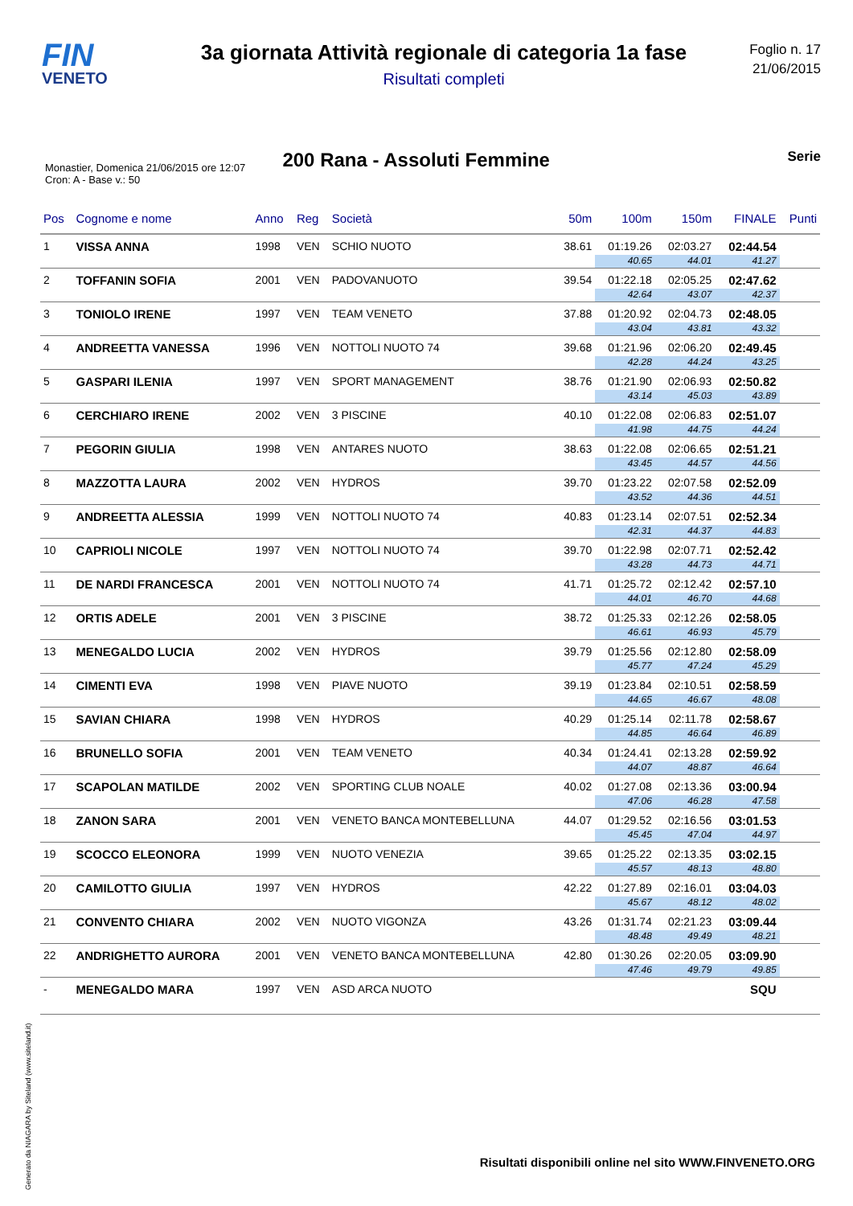FIN
VENETO
3a giornata Attività regionale di categoria 1a fase
Risultati completi
Foglio n. 17
21/06/2015
200 Rana - Assoluti Femmine
Serie
Monastier, Domenica 21/06/2015 ore 12:07
Cron: A - Base v.: 50
| Pos | Cognome e nome | Anno | Reg | Società | 50m | 100m | 150m | FINALE | Punti |
| --- | --- | --- | --- | --- | --- | --- | --- | --- | --- |
| 1 | VISSA ANNA | 1998 | VEN | SCHIO NUOTO | 38.61 | 01:19.26 | 02:03.27 | 02:44.54 | |
| | | | | | | 40.65 | 44.01 | 41.27 | |
| 2 | TOFFANIN SOFIA | 2001 | VEN | PADOVANUOTO | 39.54 | 01:22.18 | 02:05.25 | 02:47.62 | |
| | | | | | | 42.64 | 43.07 | 42.37 | |
| 3 | TONIOLO IRENE | 1997 | VEN | TEAM VENETO | 37.88 | 01:20.92 | 02:04.73 | 02:48.05 | |
| | | | | | | 43.04 | 43.81 | 43.32 | |
| 4 | ANDREETTA VANESSA | 1996 | VEN | NOTTOLI NUOTO 74 | 39.68 | 01:21.96 | 02:06.20 | 02:49.45 | |
| | | | | | | 42.28 | 44.24 | 43.25 | |
| 5 | GASPARI ILENIA | 1997 | VEN | SPORT MANAGEMENT | 38.76 | 01:21.90 | 02:06.93 | 02:50.82 | |
| | | | | | | 43.14 | 45.03 | 43.89 | |
| 6 | CERCHIARO IRENE | 2002 | VEN | 3 PISCINE | 40.10 | 01:22.08 | 02:06.83 | 02:51.07 | |
| | | | | | | 41.98 | 44.75 | 44.24 | |
| 7 | PEGORIN GIULIA | 1998 | VEN | ANTARES NUOTO | 38.63 | 01:22.08 | 02:06.65 | 02:51.21 | |
| | | | | | | 43.45 | 44.57 | 44.56 | |
| 8 | MAZZOTTA LAURA | 2002 | VEN | HYDROS | 39.70 | 01:23.22 | 02:07.58 | 02:52.09 | |
| | | | | | | 43.52 | 44.36 | 44.51 | |
| 9 | ANDREETTA ALESSIA | 1999 | VEN | NOTTOLI NUOTO 74 | 40.83 | 01:23.14 | 02:07.51 | 02:52.34 | |
| | | | | | | 42.31 | 44.37 | 44.83 | |
| 10 | CAPRIOLI NICOLE | 1997 | VEN | NOTTOLI NUOTO 74 | 39.70 | 01:22.98 | 02:07.71 | 02:52.42 | |
| | | | | | | 43.28 | 44.73 | 44.71 | |
| 11 | DE NARDI FRANCESCA | 2001 | VEN | NOTTOLI NUOTO 74 | 41.71 | 01:25.72 | 02:12.42 | 02:57.10 | |
| | | | | | | 44.01 | 46.70 | 44.68 | |
| 12 | ORTIS ADELE | 2001 | VEN | 3 PISCINE | 38.72 | 01:25.33 | 02:12.26 | 02:58.05 | |
| | | | | | | 46.61 | 46.93 | 45.79 | |
| 13 | MENEGALDO LUCIA | 2002 | VEN | HYDROS | 39.79 | 01:25.56 | 02:12.80 | 02:58.09 | |
| | | | | | | 45.77 | 47.24 | 45.29 | |
| 14 | CIMENTI EVA | 1998 | VEN | PIAVE NUOTO | 39.19 | 01:23.84 | 02:10.51 | 02:58.59 | |
| | | | | | | 44.65 | 46.67 | 48.08 | |
| 15 | SAVIAN CHIARA | 1998 | VEN | HYDROS | 40.29 | 01:25.14 | 02:11.78 | 02:58.67 | |
| | | | | | | 44.85 | 46.64 | 46.89 | |
| 16 | BRUNELLO SOFIA | 2001 | VEN | TEAM VENETO | 40.34 | 01:24.41 | 02:13.28 | 02:59.92 | |
| | | | | | | 44.07 | 48.87 | 46.64 | |
| 17 | SCAPOLAN MATILDE | 2002 | VEN | SPORTING CLUB NOALE | 40.02 | 01:27.08 | 02:13.36 | 03:00.94 | |
| | | | | | | 47.06 | 46.28 | 47.58 | |
| 18 | ZANON SARA | 2001 | VEN | VENETO BANCA MONTEBELLUNA | 44.07 | 01:29.52 | 02:16.56 | 03:01.53 | |
| | | | | | | 45.45 | 47.04 | 44.97 | |
| 19 | SCOCCO ELEONORA | 1999 | VEN | NUOTO VENEZIA | 39.65 | 01:25.22 | 02:13.35 | 03:02.15 | |
| | | | | | | 45.57 | 48.13 | 48.80 | |
| 20 | CAMILOTTO GIULIA | 1997 | VEN | HYDROS | 42.22 | 01:27.89 | 02:16.01 | 03:04.03 | |
| | | | | | | 45.67 | 48.12 | 48.02 | |
| 21 | CONVENTO CHIARA | 2002 | VEN | NUOTO VIGONZA | 43.26 | 01:31.74 | 02:21.23 | 03:09.44 | |
| | | | | | | 48.48 | 49.49 | 48.21 | |
| 22 | ANDRIGHETTO AURORA | 2001 | VEN | VENETO BANCA MONTEBELLUNA | 42.80 | 01:30.26 | 02:20.05 | 03:09.90 | |
| | | | | | | 47.46 | 49.79 | 49.85 | |
| - | MENEGALDO MARA | 1997 | VEN | ASD ARCA NUOTO | | | | SQU | |
Generato da NIAGARA by Siteland (www.siteland.it)
Risultati disponibili online nel sito WWW.FINVENETO.ORG